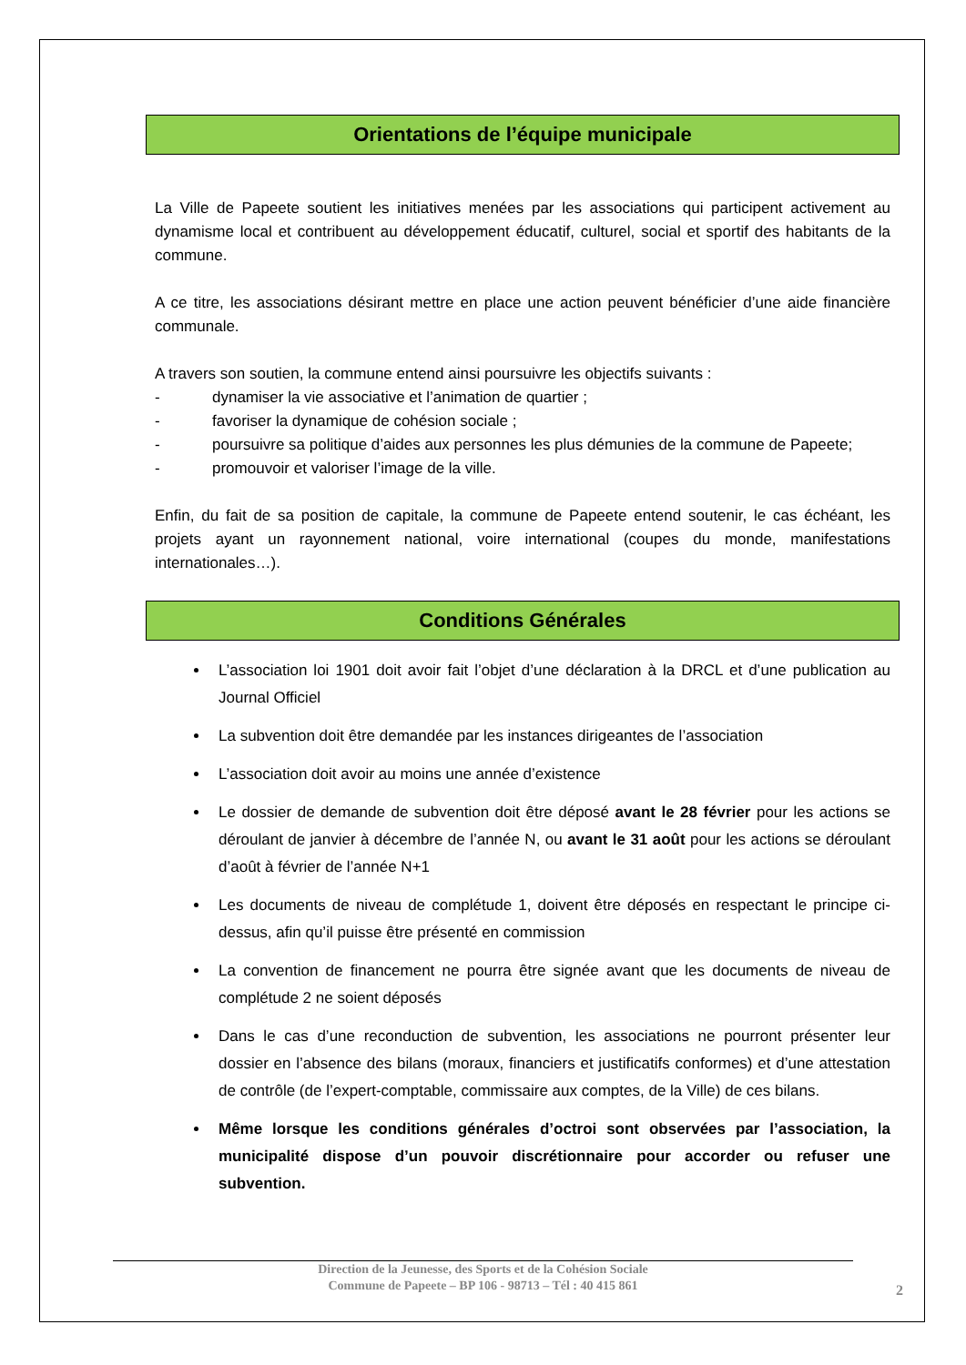Orientations de l’équipe municipale
La Ville de Papeete soutient les initiatives menées par les associations qui participent activement au dynamisme local et contribuent au développement éducatif, culturel, social et sportif des habitants de la commune.
A ce titre, les associations désirant mettre en place une action peuvent bénéficier d’une aide financière communale.
A travers son soutien, la commune entend ainsi poursuivre les objectifs suivants :
- dynamiser la vie associative et l’animation de quartier ;
- favoriser la dynamique de cohésion sociale ;
- poursuivre sa politique d’aides aux personnes les plus démunies de la commune de Papeete;
- promouvoir et valoriser l’image de la ville.
Enfin, du fait de sa position de capitale, la commune de Papeete entend soutenir, le cas échéant, les projets ayant un rayonnement national, voire international (coupes du monde, manifestations internationales…).
Conditions Générales
L’association loi 1901 doit avoir fait l’objet d’une déclaration à la DRCL et d’une publication au Journal Officiel
La subvention doit être demandée par les instances dirigeantes de l’association
L’association doit avoir au moins une année d’existence
Le dossier de demande de subvention doit être déposé avant le 28 février pour les actions se déroulant de janvier à décembre de l’année N, ou avant le 31 août pour les actions se déroulant d’août à février de l’année N+1
Les documents de niveau de complétude 1, doivent être déposés en respectant le principe ci-dessus, afin qu’il puisse être présenté en commission
La convention de financement ne pourra être signée avant que les documents de niveau de complétude 2 ne soient déposés
Dans le cas d’une reconduction de subvention, les associations ne pourront présenter leur dossier en l’absence des bilans (moraux, financiers et justificatifs conformes) et d’une attestation de contrôle (de l’expert-comptable, commissaire aux comptes, de la Ville) de ces bilans.
Même lorsque les conditions générales d’octroi sont observées par l’association, la municipalité dispose d’un pouvoir discrétionnaire pour accorder ou refuser une subvention.
Direction de la Jeunesse, des Sports et de la Cohésion Sociale
Commune de Papeete – BP 106 - 98713 – Tél : 40 415 861
2